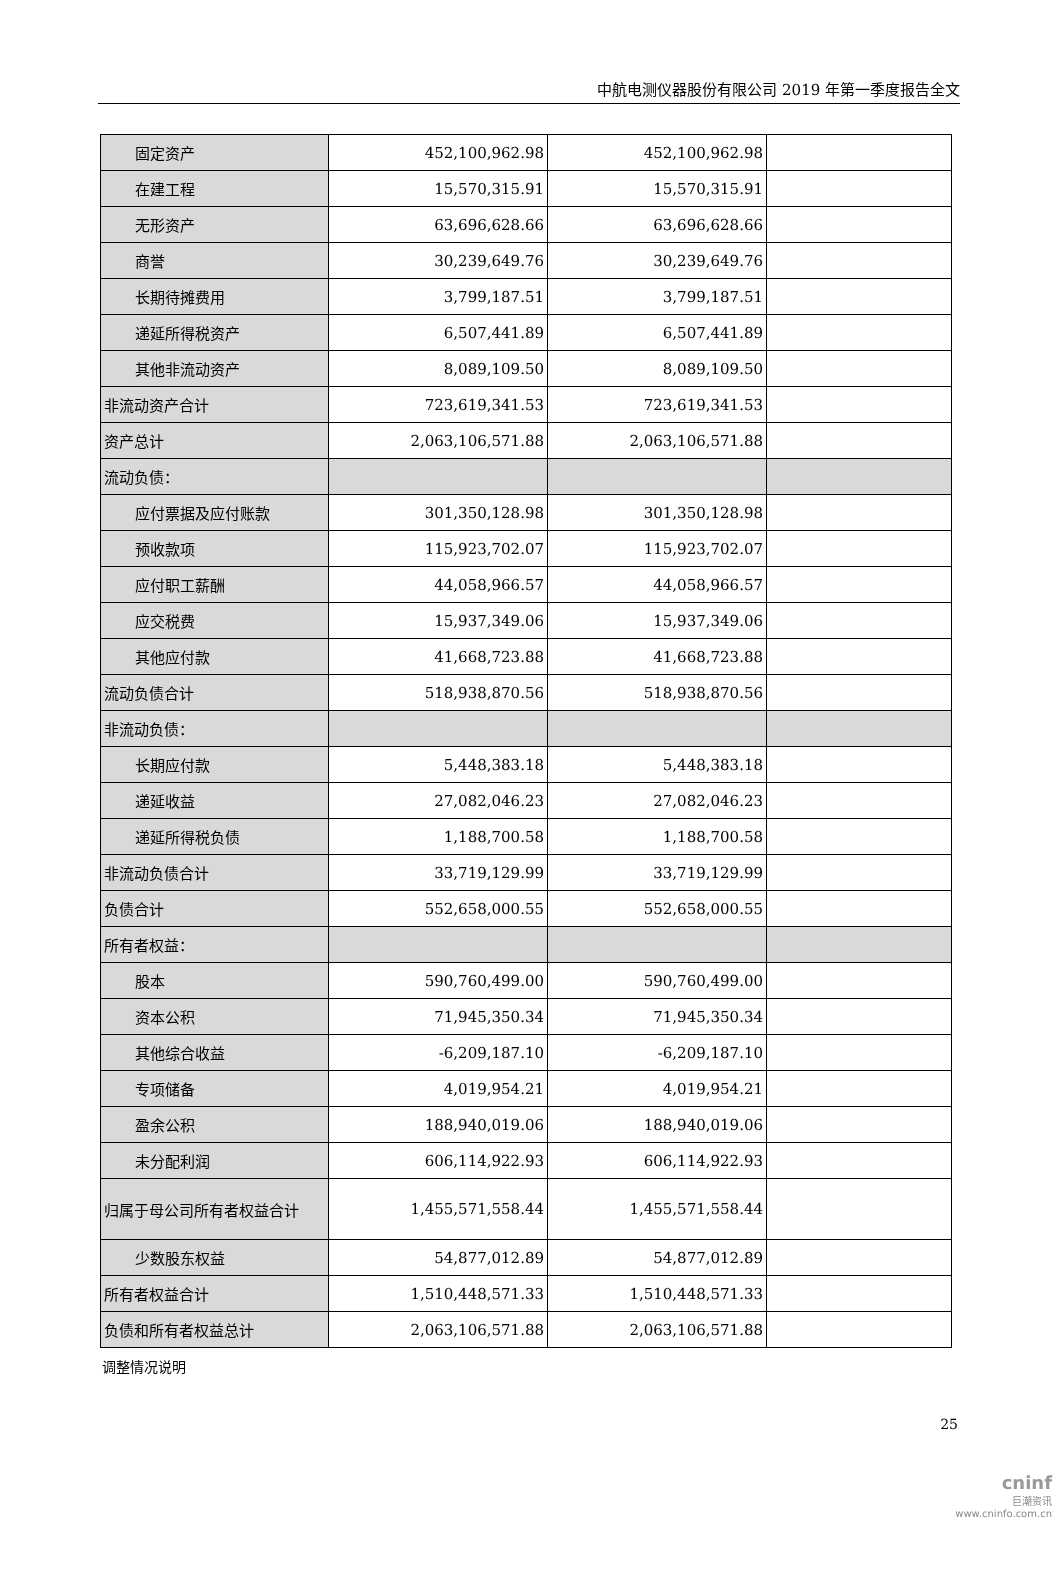中航电测仪器股份有限公司 2019 年第一季度报告全文
| 固定资产 | 452,100,962.98 | 452,100,962.98 | |
| 在建工程 | 15,570,315.91 | 15,570,315.91 | |
| 无形资产 | 63,696,628.66 | 63,696,628.66 | |
| 商誉 | 30,239,649.76 | 30,239,649.76 | |
| 长期待摊费用 | 3,799,187.51 | 3,799,187.51 | |
| 递延所得税资产 | 6,507,441.89 | 6,507,441.89 | |
| 其他非流动资产 | 8,089,109.50 | 8,089,109.50 | |
| 非流动资产合计 | 723,619,341.53 | 723,619,341.53 | |
| 资产总计 | 2,063,106,571.88 | 2,063,106,571.88 | |
| 流动负债： | | | |
| 应付票据及应付账款 | 301,350,128.98 | 301,350,128.98 | |
| 预收款项 | 115,923,702.07 | 115,923,702.07 | |
| 应付职工薪酬 | 44,058,966.57 | 44,058,966.57 | |
| 应交税费 | 15,937,349.06 | 15,937,349.06 | |
| 其他应付款 | 41,668,723.88 | 41,668,723.88 | |
| 流动负债合计 | 518,938,870.56 | 518,938,870.56 | |
| 非流动负债： | | | |
| 长期应付款 | 5,448,383.18 | 5,448,383.18 | |
| 递延收益 | 27,082,046.23 | 27,082,046.23 | |
| 递延所得税负债 | 1,188,700.58 | 1,188,700.58 | |
| 非流动负债合计 | 33,719,129.99 | 33,719,129.99 | |
| 负债合计 | 552,658,000.55 | 552,658,000.55 | |
| 所有者权益： | | | |
| 股本 | 590,760,499.00 | 590,760,499.00 | |
| 资本公积 | 71,945,350.34 | 71,945,350.34 | |
| 其他综合收益 | -6,209,187.10 | -6,209,187.10 | |
| 专项储备 | 4,019,954.21 | 4,019,954.21 | |
| 盈余公积 | 188,940,019.06 | 188,940,019.06 | |
| 未分配利润 | 606,114,922.93 | 606,114,922.93 | |
| 归属于母公司所有者权益合计 | 1,455,571,558.44 | 1,455,571,558.44 | |
| 少数股东权益 | 54,877,012.89 | 54,877,012.89 | |
| 所有者权益合计 | 1,510,448,571.33 | 1,510,448,571.33 | |
| 负债和所有者权益总计 | 2,063,106,571.88 | 2,063,106,571.88 | |
调整情况说明
25
cninf
巨潮资讯
www.cninfo.com.cn